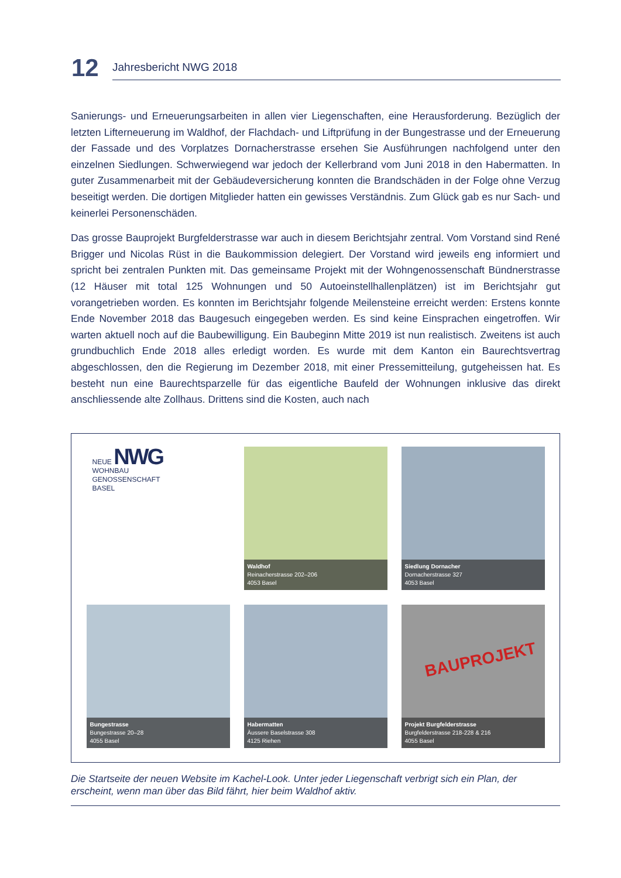12
Jahresbericht NWG 2018
Sanierungs- und Erneuerungsarbeiten in allen vier Liegenschaften, eine Herausforderung. Bezüglich der letzten Lifterneuerung im Waldhof, der Flachdach- und Liftprüfung in der Bungestrasse und der Erneuerung der Fassade und des Vorplatzes Dornacherstrasse ersehen Sie Ausführungen nachfolgend unter den einzelnen Siedlungen. Schwerwiegend war jedoch der Kellerbrand vom Juni 2018 in den Habermatten. In guter Zusammenarbeit mit der Gebäudeversicherung konnten die Brandschäden in der Folge ohne Verzug beseitigt werden. Die dortigen Mitglieder hatten ein gewisses Verständnis. Zum Glück gab es nur Sach- und keinerlei Personenschäden.
Das grosse Bauprojekt Burgfelderstrasse war auch in diesem Berichtsjahr zentral. Vom Vorstand sind René Brigger und Nicolas Rüst in die Baukommission delegiert. Der Vorstand wird jeweils eng informiert und spricht bei zentralen Punkten mit. Das gemeinsame Projekt mit der Wohngenossenschaft Bündnerstrasse (12 Häuser mit total 125 Wohnungen und 50 Autoeinstellhallenplätzen) ist im Berichtsjahr gut vorangetrieben worden. Es konnten im Berichtsjahr folgende Meilensteine erreicht werden: Erstens konnte Ende November 2018 das Baugesuch eingegeben werden. Es sind keine Einsprachen eingetroffen. Wir warten aktuell noch auf die Baubewilligung. Ein Baubeginn Mitte 2019 ist nun realistisch. Zweitens ist auch grundbuchlich Ende 2018 alles erledigt worden. Es wurde mit dem Kanton ein Baurechtsvertrag abgeschlossen, den die Regierung im Dezember 2018, mit einer Pressemitteilung, gutgeheissen hat. Es besteht nun eine Baurechtsparzelle für das eigentliche Baufeld der Wohnungen inklusive das direkt anschliessende alte Zollhaus. Drittens sind die Kosten, auch nach
NEUE NWG
WOHNBAU
GENOSSENSCHAFT
BASEL
Waldhof
Reinacherstrasse 202–206
4053 Basel
Siedlung Dornacher
Dornacherstrasse 327
4053 Basel
Bungestrasse
Bungestrasse 20–28
4055 Basel
Habermatten
Äussere Baselstrasse 308
4125 Riehen
BAUPROJEKT
Projekt Burgfelderstrasse
Burgfelderstrasse 218-228 & 216
4055 Basel
Die Startseite der neuen Website im Kachel-Look. Unter jeder Liegenschaft verbrigt sich ein Plan, der erscheint, wenn man über das Bild fährt, hier beim Waldhof aktiv.